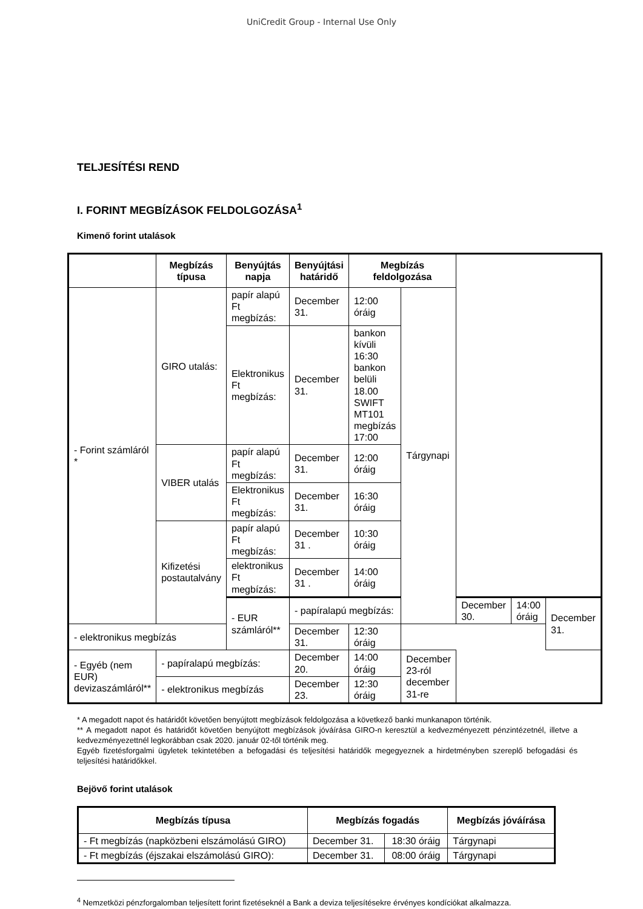UniCredit Group - Internal Use Only
TELJESÍTÉSI REND
I. FORINT MEGBÍZÁSOK FELDOLGOZÁSA<sup>1</sup>
Kimenő forint utalások
| | Megbízás típusa | Benyújtás napja | Benyújtási határidő | Megbízás feldolgozása | | | | |
| --- | --- | --- | --- | --- | --- | --- | --- | --- |
| - Forint számláról * | GIRO utalás: | papír alapú Ft megbízás: | December 31. | 12:00 óráig | Tárgynapi | | | |
| | | Elektronikus Ft megbízás: | December 31. | bankon kívüli 16:30 bankon belüli 18.00 SWIFT MT101 megbízás 17:00 | | | | |
| | VIBER utalás | papír alapú Ft megbízás: | December 31. | 12:00 óráig | | | | |
| | | Elektronikus Ft megbízás: | December 31. | 16:30 óráig | | | | |
| | Kifizetési postautalvány | papír alapú Ft megbízás: | December 31 . | 10:30 óráig | | | | |
| | | elektronikus Ft megbízás: | December 31 . | 14:00 óráig | | | | |
| | | - EUR számláról** | - papíralapú megbízás: | | | December 30. | 14:00 óráig | December 31. |
| - elektronikus megbízás | | | December 31. | 12:30 óráig | | | | |
| - Egyéb (nem EUR) devizaszámláról** | - papíralapú megbízás: | | December 20. | 14:00 óráig | December 23-ról december 31-re | | | |
| | - elektronikus megbízás | | December 23. | 12:30 óráig | | | | |
* A megadott napot és határidőt követően benyújtott megbízások feldolgozása a következő banki munkanapon történik.
** A megadott napot és határidőt követően benyújtott megbízások jóváírása GIRO-n keresztül a kedvezményezett pénzintézetnél, illetve a kedvezményezettnél legkorábban csak 2020. január 02-től történik meg.
Egyéb fizetésforgalmi ügyletek tekintetében a befogadási és teljesítési határidők megegyeznek a hirdetményben szereplő befogadási és teljesítési határidőkkel.
Bejövő forint utalások
| Megbízás típusa | Megbízás fogadás | | Megbízás jóváírása |
| --- | --- | --- | --- |
| - Ft megbízás (napközbeni elszámolású GIRO) | December 31. | 18:30 óráig | Tárgynapi |
| - Ft megbízás (éjszakai elszámolású GIRO): | December 31. | 08:00 óráig | Tárgynapi |
<sup>4</sup> Nemzetközi pénzforgalomban teljesített forint fizetéseknél a Bank a deviza teljesítésekre érvényes kondíciókat alkalmazza.